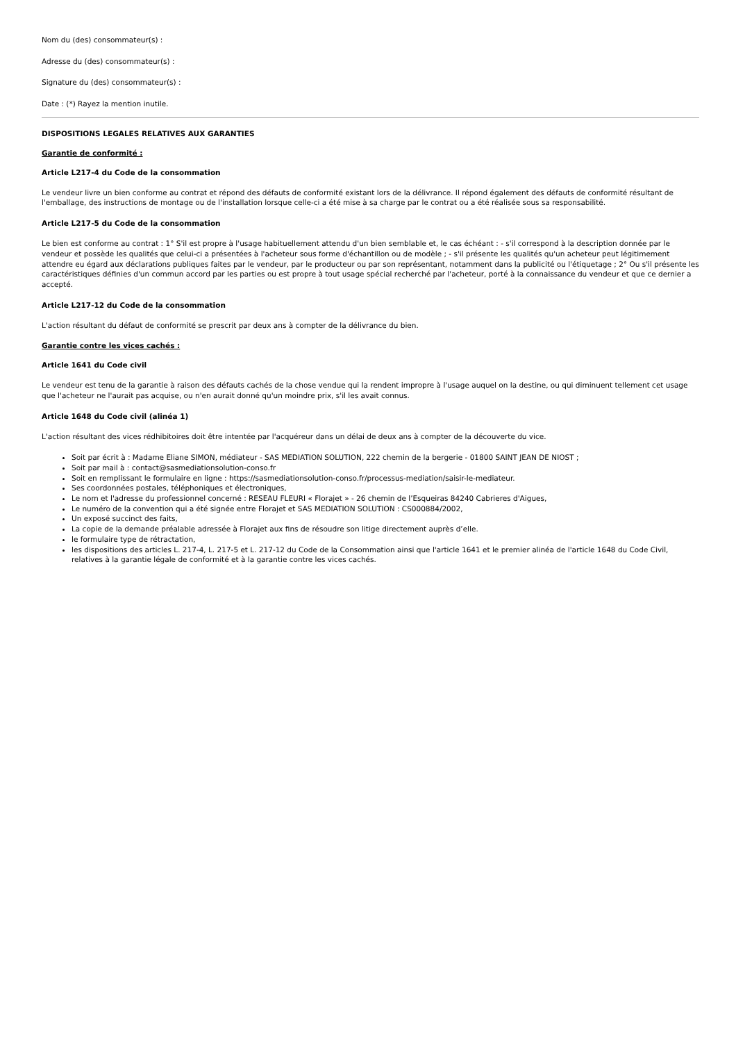Nom du (des) consommateur(s) :
Adresse du (des) consommateur(s) :
Signature du (des) consommateur(s) :
Date : (*) Rayez la mention inutile.
DISPOSITIONS LEGALES RELATIVES AUX GARANTIES
Garantie de conformité :
Article L217-4 du Code de la consommation
Le vendeur livre un bien conforme au contrat et répond des défauts de conformité existant lors de la délivrance. Il répond également des défauts de conformité résultant de l'emballage, des instructions de montage ou de l'installation lorsque celle-ci a été mise à sa charge par le contrat ou a été réalisée sous sa responsabilité.
Article L217-5 du Code de la consommation
Le bien est conforme au contrat : 1° S'il est propre à l'usage habituellement attendu d'un bien semblable et, le cas échéant : - s'il correspond à la description donnée par le vendeur et possède les qualités que celui-ci a présentées à l'acheteur sous forme d'échantillon ou de modèle ; - s'il présente les qualités qu'un acheteur peut légitimement attendre eu égard aux déclarations publiques faites par le vendeur, par le producteur ou par son représentant, notamment dans la publicité ou l'étiquetage ; 2° Ou s'il présente les caractéristiques définies d'un commun accord par les parties ou est propre à tout usage spécial recherché par l'acheteur, porté à la connaissance du vendeur et que ce dernier a accepté.
Article L217-12 du Code de la consommation
L'action résultant du défaut de conformité se prescrit par deux ans à compter de la délivrance du bien.
Garantie contre les vices cachés :
Article 1641 du Code civil
Le vendeur est tenu de la garantie à raison des défauts cachés de la chose vendue qui la rendent impropre à l'usage auquel on la destine, ou qui diminuent tellement cet usage que l'acheteur ne l'aurait pas acquise, ou n'en aurait donné qu'un moindre prix, s'il les avait connus.
Article 1648 du Code civil (alinéa 1)
L'action résultant des vices rédhibitoires doit être intentée par l'acquéreur dans un délai de deux ans à compter de la découverte du vice.
Soit par écrit à : Madame Eliane SIMON, médiateur - SAS MEDIATION SOLUTION, 222 chemin de la bergerie - 01800 SAINT JEAN DE NIOST ;
Soit par mail à : contact@sasmediationsolution-conso.fr
Soit en remplissant le formulaire en ligne : https://sasmediationsolution-conso.fr/processus-mediation/saisir-le-mediateur.
Ses coordonnées postales, téléphoniques et électroniques,
Le nom et l'adresse du professionnel concerné : RESEAU FLEURI « Florajet » - 26 chemin de l’Esqueiras 84240 Cabrieres d'Aigues,
Le numéro de la convention qui a été signée entre Florajet et SAS MEDIATION SOLUTION : CS000884/2002,
Un exposé succinct des faits,
La copie de la demande préalable adressée à Florajet aux fins de résoudre son litige directement auprès d’elle.
le formulaire type de rétractation,
les dispositions des articles L. 217-4, L. 217-5 et L. 217-12 du Code de la Consommation ainsi que l'article 1641 et le premier alinéa de l'article 1648 du Code Civil, relatives à la garantie légale de conformité et à la garantie contre les vices cachés.